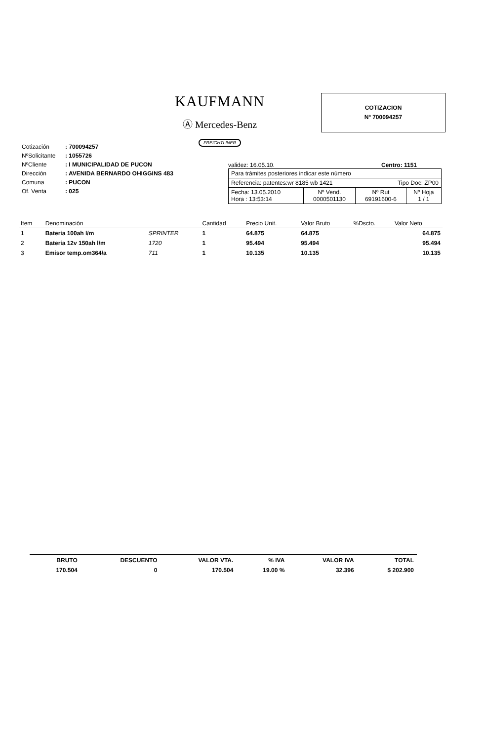KAUFMANN
Ⓐ Mercedes-Benz
FREIGHTLINER
COTIZACION
Nº 700094257
| Cotización | : 700094257 |
| NºSolicitante | : 1055726 |
| NºCliente | : I MUNICIPALIDAD DE PUCON |
| Dirección | : AVENIDA BERNARDO OHIGGINS 483 |
| Comuna | : PUCON |
| Of. Venta | : 025 |
validez: 16.05.10. Centro: 1151
| Para trámites posteriores indicar este número | | | |
| Referencia: patentes:wr 8185 wb 1421 Tipo Doc: ZP00 | | | |
| Fecha: 13.05.2010 Hora : 13:53:14 | Nº Vend. 0000501130 | Nº Rut 69191600-6 | Nº Hoja 1 / 1 |
| Item | Denominación | | Cantidad | Precio Unit. | Valor Bruto | %Dscto. | Valor Neto |
| --- | --- | --- | --- | --- | --- | --- | --- |
| 1 | Bateria 100ah l/m | SPRINTER | 1 | 64.875 | 64.875 | | 64.875 |
| 2 | Bateria 12v 150ah l/m | 1720 | 1 | 95.494 | 95.494 | | 95.494 |
| 3 | Emisor temp.om364/a | 711 | 1 | 10.135 | 10.135 | | 10.135 |
| BRUTO | DESCUENTO | VALOR VTA. | % IVA | VALOR IVA | TOTAL |
| --- | --- | --- | --- | --- | --- |
| 170.504 | 0 | 170.504 | 19.00 % | 32.396 | $ 202.900 |